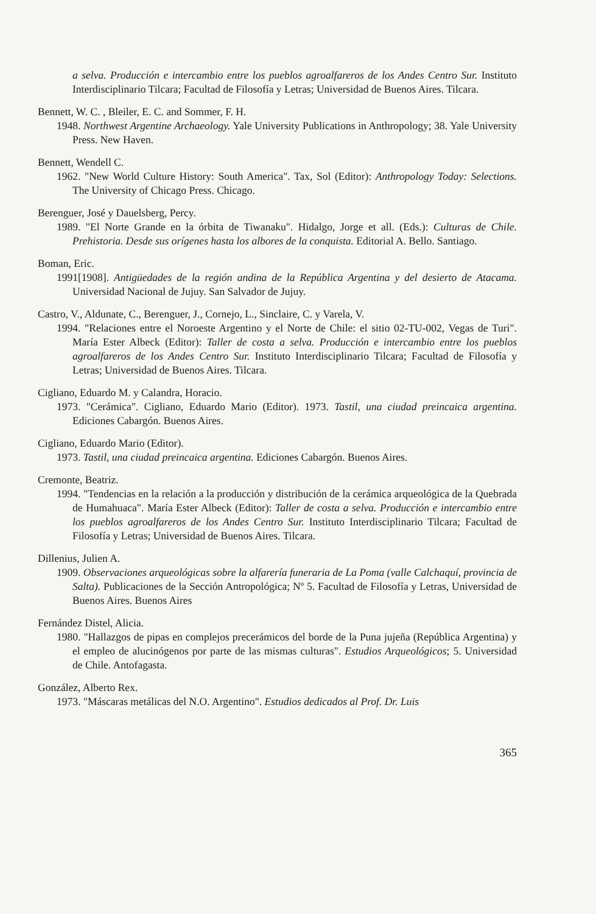a selva. Producción e intercambio entre los pueblos agroalfareros de los Andes Centro Sur. Instituto Interdisciplinario Tilcara; Facultad de Filosofía y Letras; Universidad de Buenos Aires. Tilcara.
Bennett, W. C. , Bleiler, E. C. and Sommer, F. H.
1948. Northwest Argentine Archaeology. Yale University Publications in Anthropology; 38. Yale University Press. New Haven.
Bennett, Wendell C.
1962. "New World Culture History: South America". Tax, Sol (Editor): Anthropology Today: Selections. The University of Chicago Press. Chicago.
Berenguer, José y Dauelsberg, Percy.
1989. "El Norte Grande en la órbita de Tiwanaku". Hidalgo, Jorge et all. (Eds.): Culturas de Chile. Prehistoria. Desde sus orígenes hasta los albores de la conquista. Editorial A. Bello. Santiago.
Boman, Eric.
1991[1908]. Antigüedades de la región andina de la República Argentina y del desierto de Atacama. Universidad Nacional de Jujuy. San Salvador de Jujuy.
Castro, V., Aldunate, C., Berenguer, J., Cornejo, L., Sinclaire, C. y Varela, V.
1994. "Relaciones entre el Noroeste Argentino y el Norte de Chile: el sitio 02-TU-002, Vegas de Turi". María Ester Albeck (Editor): Taller de costa a selva. Producción e intercambio entre los pueblos agroalfareros de los Andes Centro Sur. Instituto Interdisciplinario Tilcara; Facultad de Filosofía y Letras; Universidad de Buenos Aires. Tilcara.
Cigliano, Eduardo M. y Calandra, Horacio.
1973. "Cerámica". Cigliano, Eduardo Mario (Editor). 1973. Tastil, una ciudad preincaica argentina. Ediciones Cabargón. Buenos Aires.
Cigliano, Eduardo Mario (Editor).
1973. Tastil, una ciudad preincaica argentina. Ediciones Cabargón. Buenos Aires.
Cremonte, Beatriz.
1994. "Tendencias en la relación a la producción y distribución de la cerámica arqueológica de la Quebrada de Humahuaca". María Ester Albeck (Editor): Taller de costa a selva. Producción e intercambio entre los pueblos agroalfareros de los Andes Centro Sur. Instituto Interdisciplinario Tilcara; Facultad de Filosofía y Letras; Universidad de Buenos Aires. Tilcara.
Dillenius, Julien A.
1909. Observaciones arqueológicas sobre la alfarería funeraria de La Poma (valle Calchaquí, provincia de Salta). Publicaciones de la Sección Antropológica; Nº 5. Facultad de Filosofía y Letras, Universidad de Buenos Aires. Buenos Aires
Fernández Distel, Alicia.
1980. "Hallazgos de pipas en complejos precerámicos del borde de la Puna jujeña (República Argentina) y el empleo de alucinógenos por parte de las mismas culturas". Estudios Arqueológicos; 5. Universidad de Chile. Antofagasta.
González, Alberto Rex.
1973. "Máscaras metálicas del N.O. Argentino". Estudios dedicados al Prof. Dr. Luis
365